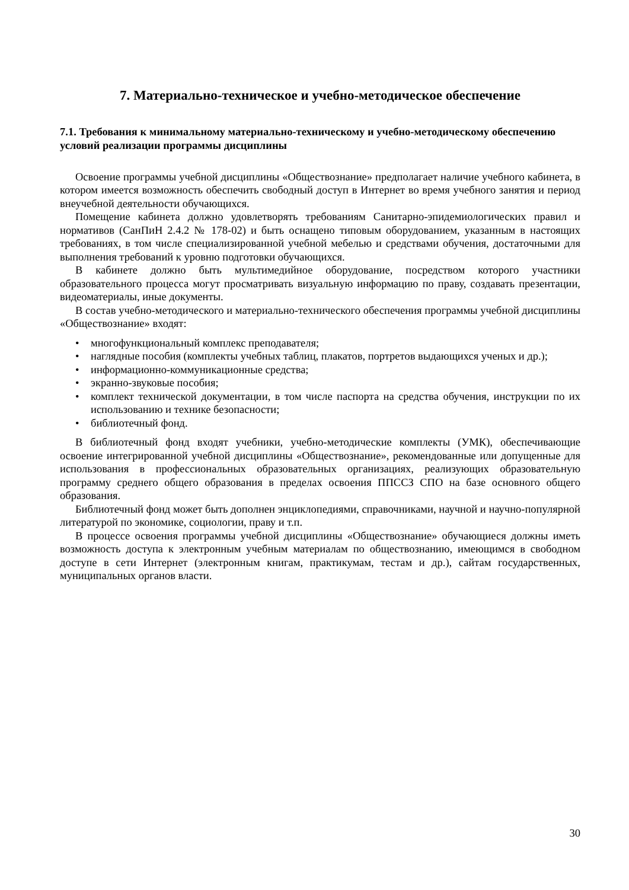7. Материально-техническое и учебно-методическое обеспечение
7.1. Требования к минимальному материально-техническому и учебно-методическому обеспечению условий реализации программы дисциплины
Освоение программы учебной дисциплины «Обществознание» предполагает наличие учебного кабинета, в котором имеется возможность обеспечить свободный доступ в Интернет во время учебного занятия и период внеучебной деятельности обучающихся.
Помещение кабинета должно удовлетворять требованиям Санитарно-эпидемиологических правил и нормативов (СанПиН 2.4.2 № 178-02) и быть оснащено типовым оборудованием, указанным в настоящих требованиях, в том числе специализированной учебной мебелью и средствами обучения, достаточными для выполнения требований к уровню подготовки обучающихся.
В кабинете должно быть мультимедийное оборудование, посредством которого участники образовательного процесса могут просматривать визуальную информацию по праву, создавать презентации, видеоматериалы, иные документы.
В состав учебно-методического и материально-технического обеспечения программы учебной дисциплины «Обществознание» входят:
• многофункциональный комплекс преподавателя;
• наглядные пособия (комплекты учебных таблиц, плакатов, портретов выдающихся ученых и др.);
• информационно-коммуникационные средства;
• экранно-звуковые пособия;
• комплект технической документации, в том числе паспорта на средства обучения, инструкции по их использованию и технике безопасности;
• библиотечный фонд.
В библиотечный фонд входят учебники, учебно-методические комплекты (УМК), обеспечивающие освоение интегрированной учебной дисциплины «Обществознание», рекомендованные или допущенные для использования в профессиональных образовательных организациях, реализующих образовательную программу среднего общего образования в пределах освоения ППССЗ СПО на базе основного общего образования.
Библиотечный фонд может быть дополнен энциклопедиями, справочниками, научной и научно-популярной литературой по экономике, социологии, праву и т.п.
В процессе освоения программы учебной дисциплины «Обществознание» обучающиеся должны иметь возможность доступа к электронным учебным материалам по обществознанию, имеющимся в свободном доступе в сети Интернет (электронным книгам, практикумам, тестам и др.), сайтам государственных, муниципальных органов власти.
30